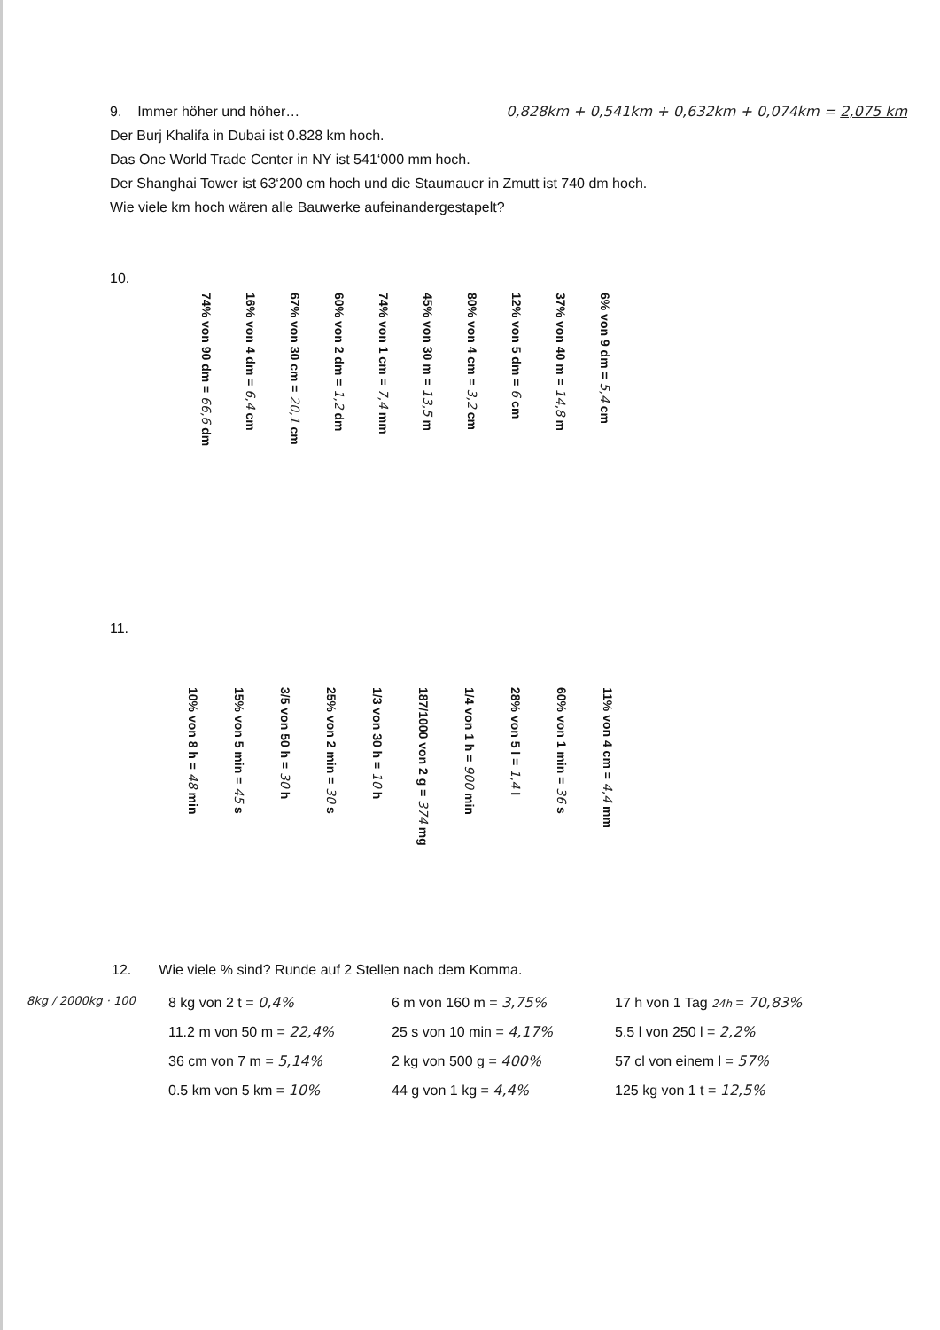9. Immer höher und höher… 0,828km + 0,541km + 0,632km + 0,074km = 2,075 km
Der Burj Khalifa in Dubai ist 0.828 km hoch.
Das One World Trade Center in NY ist 541‘000 mm hoch.
Der Shanghai Tower ist 63‘200 cm hoch und die Staumauer in Zmutt ist 740 dm hoch.
Wie viele km hoch wären alle Bauwerke aufeinandergestapelt?
10.
74% von 90 dm = 66,6 dm
16% von 4 dm = 6,4 cm
67% von 30 cm = 20,1 cm
60% von 2 dm = 1,2 dm
74% von 1 cm = 7,4 mm
45% von 30 m = 13,5 m
80% von 4 cm = 3,2 cm
12% von 5 dm = 6 cm
37% von 40 m = 14,8 m
6% von 9 dm = 5,4 cm
11.
10% von 8 h = 48 min
15% von 5 min = 45 s
3/5 von 50 h = 30 h
25% von 2 min = 30 s
1/3 von 30 h = 10 h
187/1000 von 2 g = 374 mg
1/4 von 1 h = 900 min
28% von 5 l = 1,4 l
60% von 1 min = 36 s
11% von 4 cm = 4,4 mm
12. Wie viele % sind? Runde auf 2 Stellen nach dem Komma.
8kg / 2000kg · 100
8 kg von 2 t = 0,4%
6 m von 160 m = 3,75%
17 h von 1 Tag 24h = 70,83%
11.2 m von 50 m = 22,4%
25 s von 10 min = 4,17%
5.5 l von 250 l = 2,2%
36 cm von 7 m = 5,14%
2 kg von 500 g = 400%
57 cl von einem l = 57%
0.5 km von 5 km = 10%
44 g von 1 kg = 4,4%
125 kg von 1 t = 12,5%